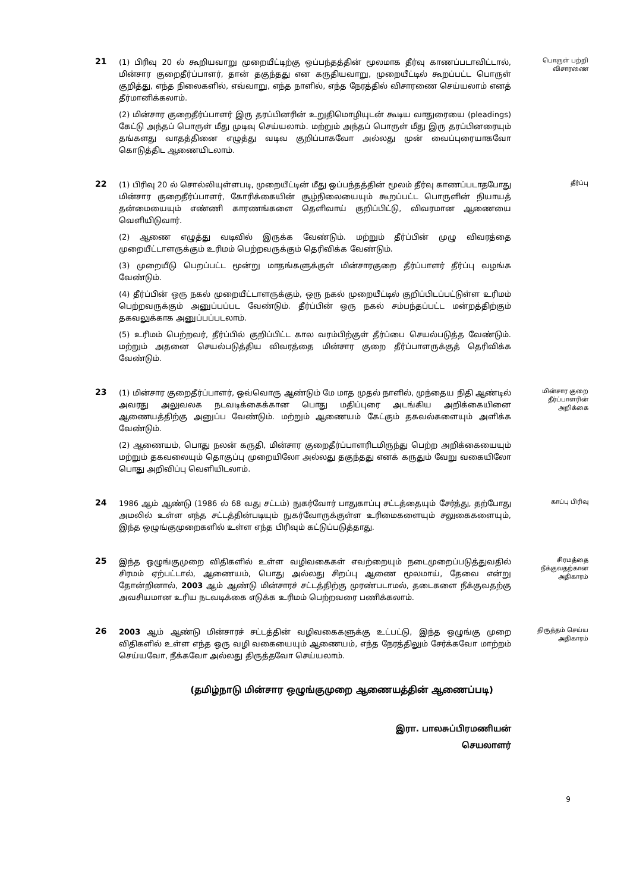21
(1) பிரிவு 20 ல் கூறியவாறு முறையீட்டிற்கு ஒப்பந்தத்தின் மூலமாக தீர்வு காணப்படாவிட்டால், மின்சார குறைதீர்ப்பாளர், தான் தகுந்தது என கருதியவாறு, முறையீட்டில் கூறப்பட்ட பொருள் குறித்து, எந்த நிலைகளில், எவ்வாறு, எந்த நாளில், எந்த நேரத்தில் விசாரணை செய்யலாம் எனத் தீர்மானிக்கலாம்.
(2) மின்சார குறைதீர்ப்பாளர் இரு தரப்பினரின் உறுதிமொழியுடன் கூடிய வாதுரையை (pleadings) கேட்டு அந்தப் பொருள் மீது முடிவு செய்யலாம். மற்றும் அந்தப் பொருள் மீது இரு தரப்பினரையும் தங்களது வாதத்தினை எழுத்து வடிவ குறிப்பாகவோ அல்லது முன் வைப்புரையாகவோ கொடுத்திட ஆணையிடலாம்.
பொருள் பற்றி விசாரணை
22
(1) பிரிவு 20 ல் சொல்லியுள்ளபடி, முறையீட்டின் மீது ஒப்பந்தத்தின் மூலம் தீர்வு காணப்படாதபோது மின்சார குறைதீர்ப்பாளர், கோரிக்கையின் சூழ்நிலையையும் கூறப்பட்ட பொருளின் நியாயத் தன்மையையும் எண்ணி காரணங்களை தெளிவாய் குறிப்பிட்டு, விவரமான ஆணையை வெளியிடுவார்.
(2) ஆணை எழுத்து வடிவில் இருக்க வேண்டும். மற்றும் தீர்ப்பின் முழு விவரத்தை முறையீட்டாளருக்கும் உரிமம் பெற்றவருக்கும் தெரிவிக்க வேண்டும்.
(3) முறையீடு பெறப்பட்ட மூன்று மாதங்களுக்குள் மின்சாரகுறை தீர்ப்பாளர் தீர்ப்பு வழங்க வேண்டும்.
(4) தீர்ப்பின் ஒரு நகல் முறையீட்டாளருக்கும், ஒரு நகல் முறையீட்டில் குறிப்பிடப்பட்டுள்ள உரிமம் பெற்றவருக்கும் அனுப்பப்பட வேண்டும். தீர்ப்பின் ஒரு நகல் சம்பந்தப்பட்ட மன்றத்திற்கும் தகவலுக்காக அனுப்பப்படலாம்.
(5) உரிமம் பெற்றவர், தீர்ப்பில் குறிப்பிட்ட கால வரம்பிற்குள் தீர்ப்பை செயல்படுத்த வேண்டும். மற்றும் அதனை செயல்படுத்திய விவரத்தை மின்சார குறை தீர்ப்பாளருக்குத் தெரிவிக்க வேண்டும்.
தீர்ப்பு
23
(1) மின்சார குறைதீர்ப்பாளர், ஒவ்வொரு ஆண்டும் மே மாத முதல் நாளில், முந்தைய நிதி ஆண்டில் அவரது அலுவலக நடவடிக்கைக்கான பொது மதிப்புரை அடங்கிய அறிக்கையினை ஆணையத்திற்கு அனுப்ப வேண்டும். மற்றும் ஆணையம் கேட்கும் தகவல்களையும் அளிக்க வேண்டும்.
(2) ஆணையம், பொது நலன் கருதி, மின்சார குறைதீர்ப்பாளரிடமிருந்து பெற்ற அறிக்கையையும் மற்றும் தகவலையும் தொகுப்பு முறையிலோ அல்லது தகுந்தது எனக் கருதும் வேறு வகையிலோ பொது அறிவிப்பு வெளியிடலாம்.
மின்சார குறை தீர்ப்பாளரின் அறிக்கை
24
1986 ஆம் ஆண்டு (1986 ல் 68 வது சட்டம்) நுகர்வோர் பாதுகாப்பு சட்டத்தையும் சேர்த்து, தற்போது அமலில் உள்ள எந்த சட்டத்தின்படியும் நுகர்வோருக்குள்ள உரிமைகளையும் சலுகைகளையும், இந்த ஒழுங்குமுறைகளில் உள்ள எந்த பிரிவும் கட்டுப்படுத்தாது.
காப்பு பிரிவு
25
இந்த ஒழுங்குமுறை விதிகளில் உள்ள வழிவகைகள் எவற்றையும் நடைமுறைப்படுத்துவதில் சிரமம் ஏற்பட்டால், ஆணையம், பொது அல்லது சிறப்பு ஆணை மூலமாய், தேவை என்று தோன்றினால், 2003 ஆம் ஆண்டு மின்சாரச் சட்டத்திற்கு முரண்படாமல், தடைகளை நீக்குவதற்கு அவசியமான உரிய நடவடிக்கை எடுக்க உரிமம் பெற்றவரை பணிக்கலாம்.
சிரமத்தை நீக்குவதற்கான அதிகாரம்
26
2003 ஆம் ஆண்டு மின்சாரச் சட்டத்தின் வழிவகைகளுக்கு உட்பட்டு, இந்த ஒழுங்கு முறை விதிகளில் உள்ள எந்த ஒரு வழி வகையையும் ஆணையம், எந்த நேரத்திலும் சேர்க்கவோ மாற்றம் செய்யவோ, நீக்கவோ அல்லது திருத்தவோ செய்யலாம்.
திருத்தம் செய்ய அதிகாரம்
(தமிழ்நாடு மின்சார ஒழுங்குமுறை ஆணையத்தின் ஆணைப்படி)
இரா. பாலசுப்பிரமணியன்
செயலாளர்
9